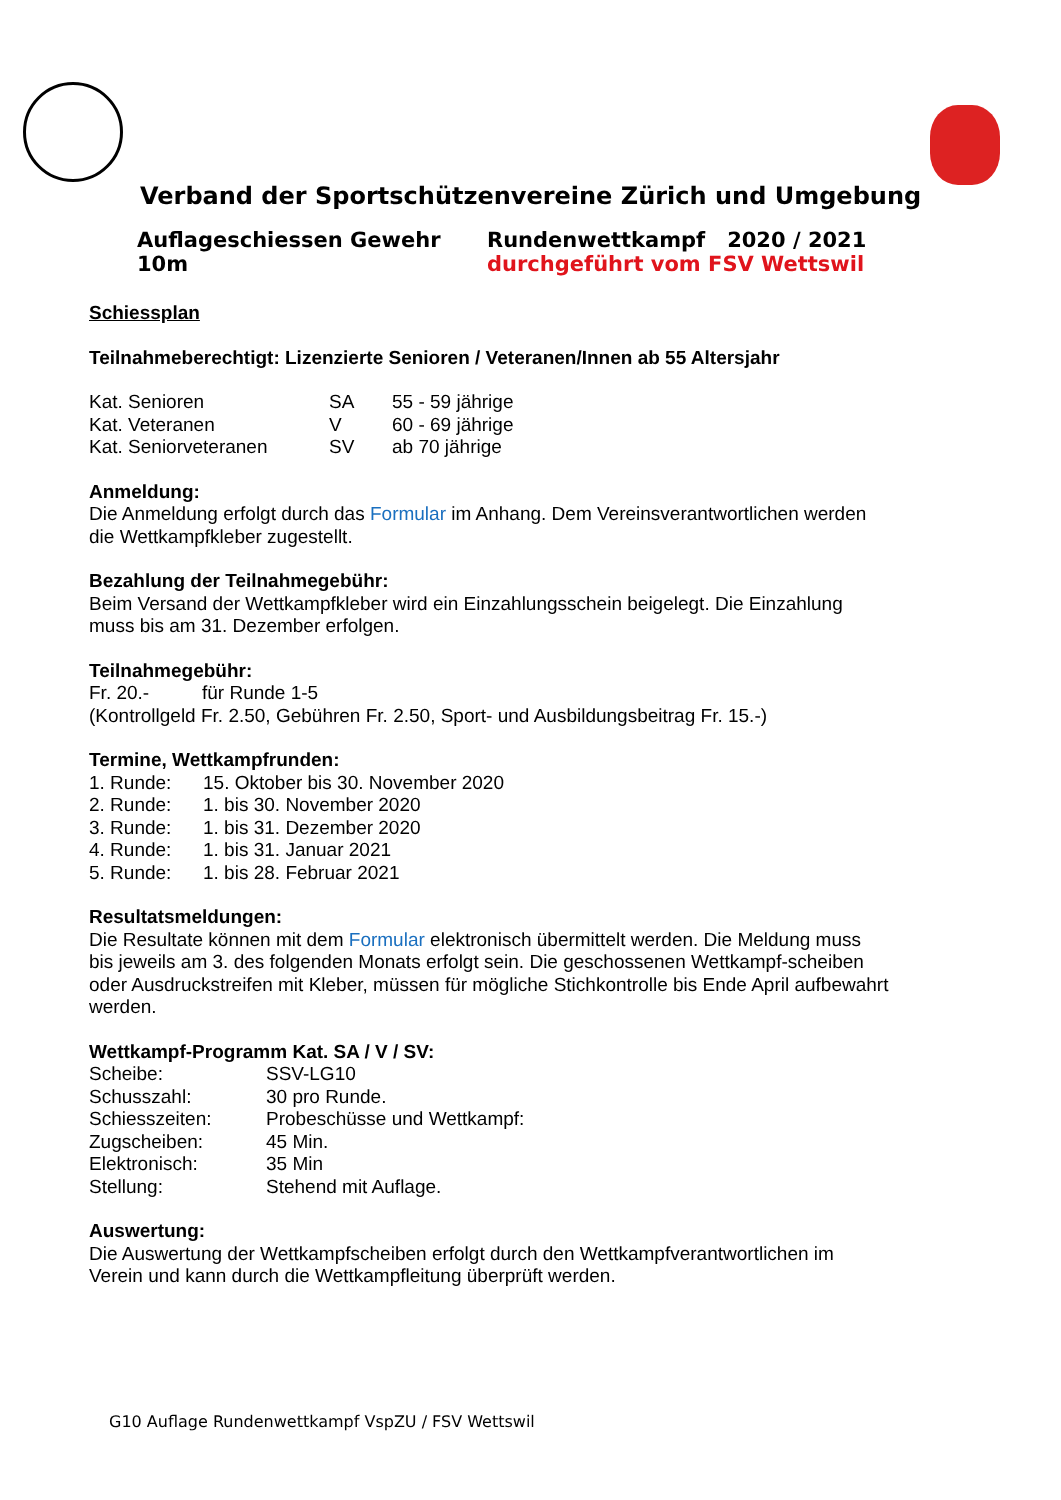Verband der Sportschützenvereine Zürich und Umgebung
Auflageschiessen Gewehr 10m Rundenwettkampf 2020 / 2021
durchgeführt vom FSV Wettswil
Schiessplan
Teilnahmeberechtigt: Lizenzierte Senioren / Veteranen/Innen ab 55 Altersjahr
Kat. Senioren SA 55 - 59 jährige
Kat. Veteranen V 60 - 69 jährige
Kat. Seniorveteranen SV ab 70 jährige
Anmeldung:
Die Anmeldung erfolgt durch das Formular im Anhang. Dem Vereinsverantwortlichen werden die Wettkampfkleber zugestellt.
Bezahlung der Teilnahmegebühr:
Beim Versand der Wettkampfkleber wird ein Einzahlungsschein beigelegt. Die Einzahlung muss bis am 31. Dezember erfolgen.
Teilnahmegebühr:
Fr. 20.- für Runde 1-5
(Kontrollgeld Fr. 2.50, Gebühren Fr. 2.50, Sport- und Ausbildungsbeitrag Fr. 15.-)
Termine, Wettkampfrunden:
1. Runde: 15. Oktober bis 30. November 2020
2. Runde: 1. bis 30. November 2020
3. Runde: 1. bis 31. Dezember 2020
4. Runde: 1. bis 31. Januar 2021
5. Runde: 1. bis 28. Februar 2021
Resultatsmeldungen:
Die Resultate können mit dem Formular elektronisch übermittelt werden. Die Meldung muss bis jeweils am 3. des folgenden Monats erfolgt sein. Die geschossenen Wettkampf-scheiben oder Ausdruckstreifen mit Kleber, müssen für mögliche Stichkontrolle bis Ende April aufbewahrt werden.
Wettkampf-Programm Kat. SA / V / SV:
Scheibe: SSV-LG10
Schusszahl: 30 pro Runde.
Schiesszeiten: Probeschüsse und Wettkampf:
Zugscheiben: 45 Min.
Elektronisch: 35 Min
Stellung: Stehend mit Auflage.
Auswertung:
Die Auswertung der Wettkampfscheiben erfolgt durch den Wettkampfverantwortlichen im Verein und kann durch die Wettkampfleitung überprüft werden.
G10 Auflage Rundenwettkampf VspZU / FSV Wettswil